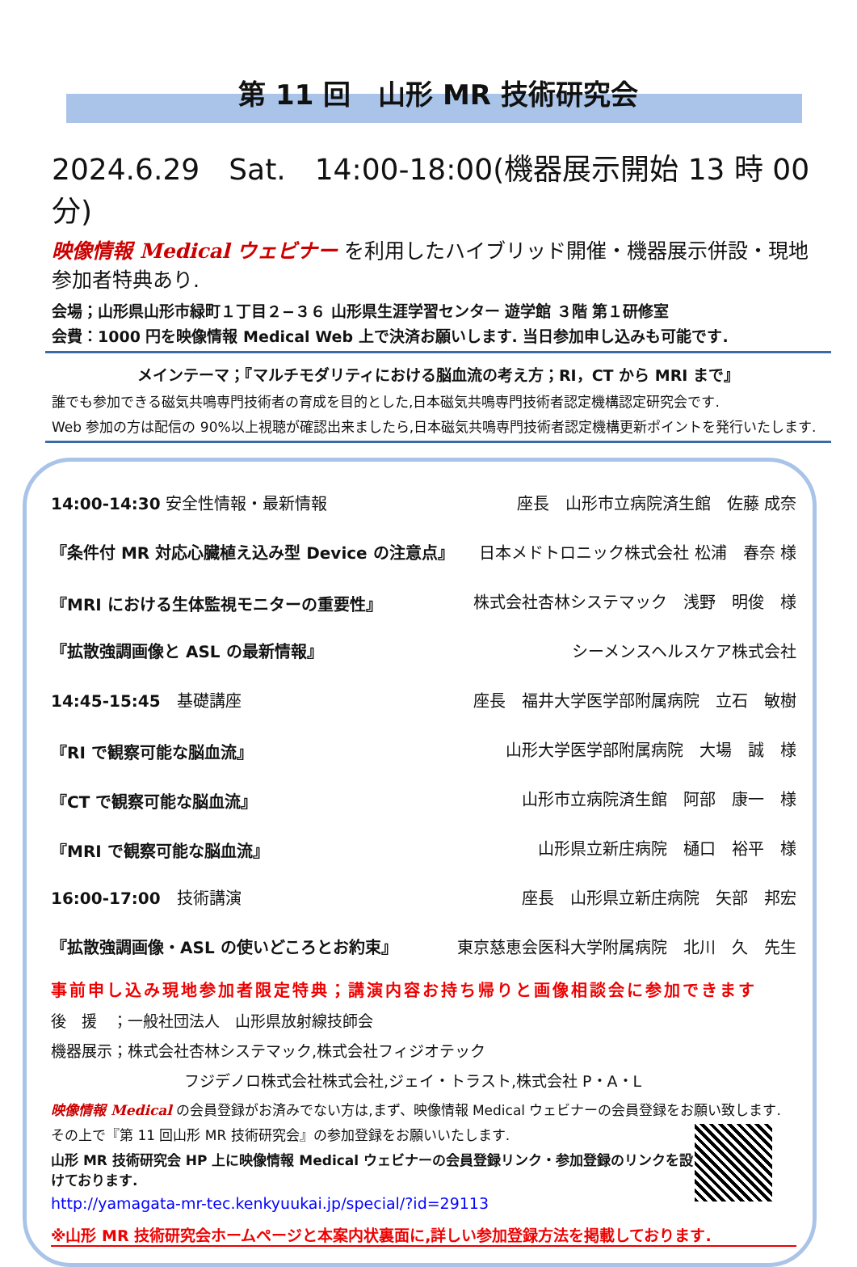第 11 回　山形 MR 技術研究会
2024.6.29　Sat.　14:00-18:00(機器展示開始 13 時 00 分)
映像情報 Medical ウェビナー を利用したハイブリッド開催・機器展示併設・現地参加者特典あり.
会場；山形県山形市緑町１丁目２−３６ 山形県生涯学習センター 遊学館 ３階 第１研修室
会費：1000 円を映像情報 Medical Web 上で決済お願いします. 当日参加申し込みも可能です.
メインテーマ；『マルチモダリティにおける脳血流の考え方；RI，CT から MRI まで』
誰でも参加できる磁気共鳴専門技術者の育成を目的とした,日本磁気共鳴専門技術者認定機構認定研究会です.
Web 参加の方は配信の 90%以上視聴が確認出来ましたら,日本磁気共鳴専門技術者認定機構更新ポイントを発行いたします.
14:00-14:30 安全性情報・最新情報 座長　山形市立病院済生館　佐藤 成奈
『条件付 MR 対応心臓植え込み型 Device の注意点』 日本メドトロニック株式会社 松浦　春奈 様
『MRI における生体監視モニターの重要性』 株式会社杏林システマック　浅野　明俊　様
『拡散強調画像と ASL の最新情報』 シーメンスヘルスケア株式会社
14:45-15:45　基礎講座 座長　福井大学医学部附属病院　立石　敏樹
『RI で観察可能な脳血流』 山形大学医学部附属病院　大場　誠　様
『CT で観察可能な脳血流』 山形市立病院済生館　阿部　康一　様
『MRI で観察可能な脳血流』 山形県立新庄病院　樋口　裕平　様
16:00-17:00　技術講演 座長　山形県立新庄病院　矢部　邦宏
『拡散強調画像・ASL の使いどころとお約束』 東京慈恵会医科大学附属病院　北川　久　先生
事前申し込み現地参加者限定特典；講演内容お持ち帰りと画像相談会に参加できます
後　援　；一般社団法人　山形県放射線技師会
機器展示；株式会社杏林システマック,株式会社フィジオテック
フジデノロ株式会社株式会社,ジェイ・トラスト,株式会社 P・A・L
映像情報 Medical の会員登録がお済みでない方は,まず、映像情報 Medical ウェビナーの会員登録をお願い致します.
その上で『第 11 回山形 MR 技術研究会』の参加登録をお願いいたします.
山形 MR 技術研究会 HP 上に映像情報 Medical ウェビナーの会員登録リンク・参加登録のリンクを設けております.
http://yamagata-mr-tec.kenkyuukai.jp/special/?id=29113
※山形 MR 技術研究会ホームページと本案内状裏面に,詳しい参加登録方法を掲載しております.